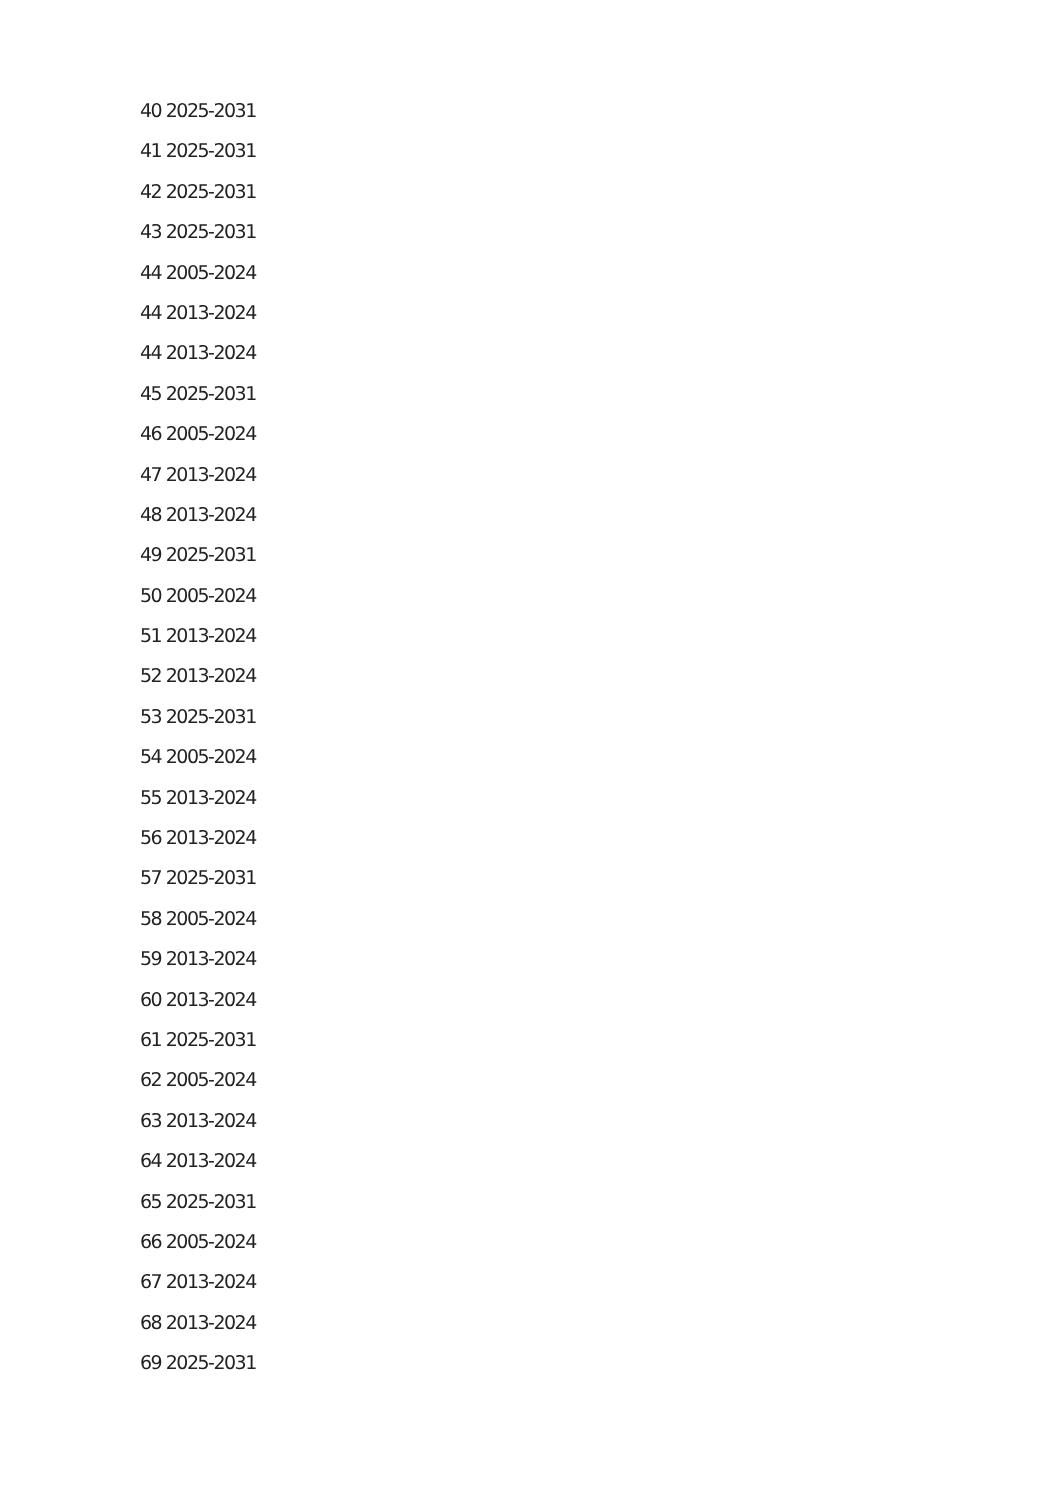40 2025-2031
41 2025-2031
42 2025-2031
43 2025-2031
44 2005-2024
44 2013-2024
44 2013-2024
45 2025-2031
46 2005-2024
47 2013-2024
48 2013-2024
49 2025-2031
50 2005-2024
51 2013-2024
52 2013-2024
53 2025-2031
54 2005-2024
55 2013-2024
56 2013-2024
57 2025-2031
58 2005-2024
59 2013-2024
60 2013-2024
61 2025-2031
62 2005-2024
63 2013-2024
64 2013-2024
65 2025-2031
66 2005-2024
67 2013-2024
68 2013-2024
69 2025-2031